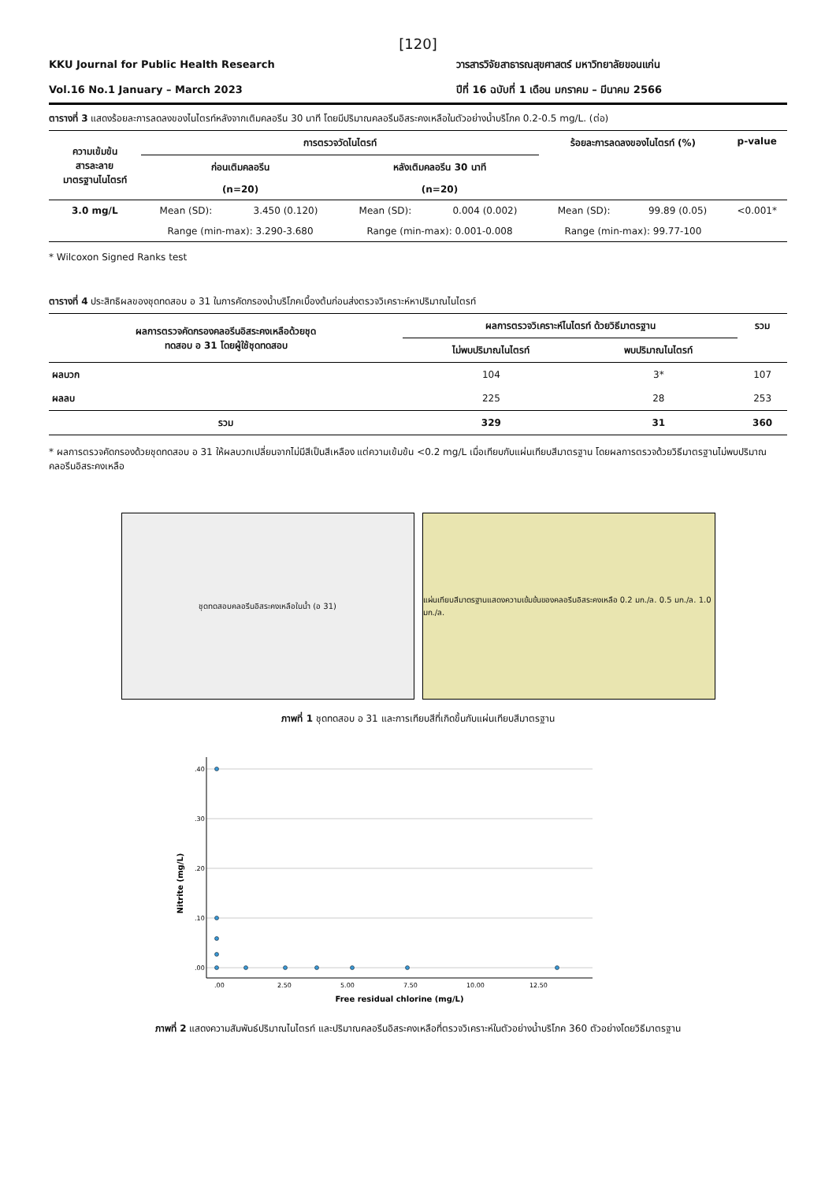[120]
KKU Journal for Public Health Research
Vol.16 No.1 January – March 2023
วารสารวิจัยสาธารณสุขศาสตร์ มหาวิทยาลัยขอนแก่น
ปีที่ 16 ฉบับที่ 1 เดือน มกราคม – มีนาคม 2566
ตารางที่ 3 แสดงร้อยละการลดลงของไนไตรท์หลังจากเติมคลอรีน 30 นาที โดยมีปริมาณคลอรีนอิสระคงเหลือในตัวอย่างน้ำบริโภค 0.2-0.5 mg/L. (ต่อ)
| ความเข้มข้น สารละลาย มาตรฐานไนไตรท์ | การตรวจวัดไนไตรท์ | | | | ร้อยละการลดลงของไนไตรท์ (%) | | p-value |
| --- | --- | --- | --- | --- | --- | --- | --- |
| | ก่อนเติมคลอรีน | | หลังเติมคลอรีน 30 นาที | | | | |
| | (n=20) | | (n=20) | | | | |
| 3.0 mg/L | Mean (SD): | 3.450 (0.120) | Mean (SD): | 0.004 (0.002) | Mean (SD): | 99.89 (0.05) | <0.001* |
| | Range (min-max): 3.290-3.680 | | Range (min-max): 0.001-0.008 | | Range (min-max): 99.77-100 | | |
* Wilcoxon Signed Ranks test
ตารางที่ 4 ประสิทธิผลของชุดทดสอบ อ 31 ในการคัดกรองน้ำบริโภคเบื้องต้นก่อนส่งตรวจวิเคราะห์หาปริมาณไนไตรท์
| ผลการตรวจคัดกรองคลอรีนอิสระคงเหลือด้วยชุด ทดสอบ อ 31 โดยผู้ใช้ชุดทดสอบ | ผลการตรวจวิเคราะห์ไนไตรท์ ด้วยวิธีมาตรฐาน | | รวม |
| --- | --- | --- | --- |
| | ไม่พบปริมาณไนไตรท์ | พบปริมาณไนไตรท์ | |
| ผลบวก | 104 | 3* | 107 |
| ผลลบ | 225 | 28 | 253 |
| รวม | 329 | 31 | 360 |
* ผลการตรวจคัดกรองด้วยชุดทดสอบ อ 31 ให้ผลบวกเปลี่ยนจากไม่มีสีเป็นสีเหลือง แต่ความเข้มข้น <0.2 mg/L เมื่อเทียบกับแผ่นเทียบสีมาตรฐาน โดยผลการตรวจด้วยวิธีมาตรฐานไม่พบปริมาณคลอรีนอิสระคงเหลือ
ชุดทดสอบคลอรีนอิสระคงเหลือในน้ำ (อ 31) แผ่นเทียบสีมาตรฐานแสดงความเข้มข้นของคลอรีนอิสระคงเหลือ 0.2 มก./ล. 0.5 มก./ล. 1.0 มก./ล.
ภาพที่ 1 ชุดทดสอบ อ 31 และการเทียบสีที่เกิดขึ้นกับแผ่นเทียบสีมาตรฐาน
Nitrite (mg/L)
.40
.30
.20
.10
.00
.00
2.50
5.00
7.50
10.00
12.50
Free residual chlorine (mg/L)
ภาพที่ 2 แสดงความสัมพันธ์ปริมาณไนไตรท์ และปริมาณคลอรีนอิสระคงเหลือที่ตรวจวิเคราะห์ในตัวอย่างน้ำบริโภค 360 ตัวอย่างโดยวิธีมาตรฐาน